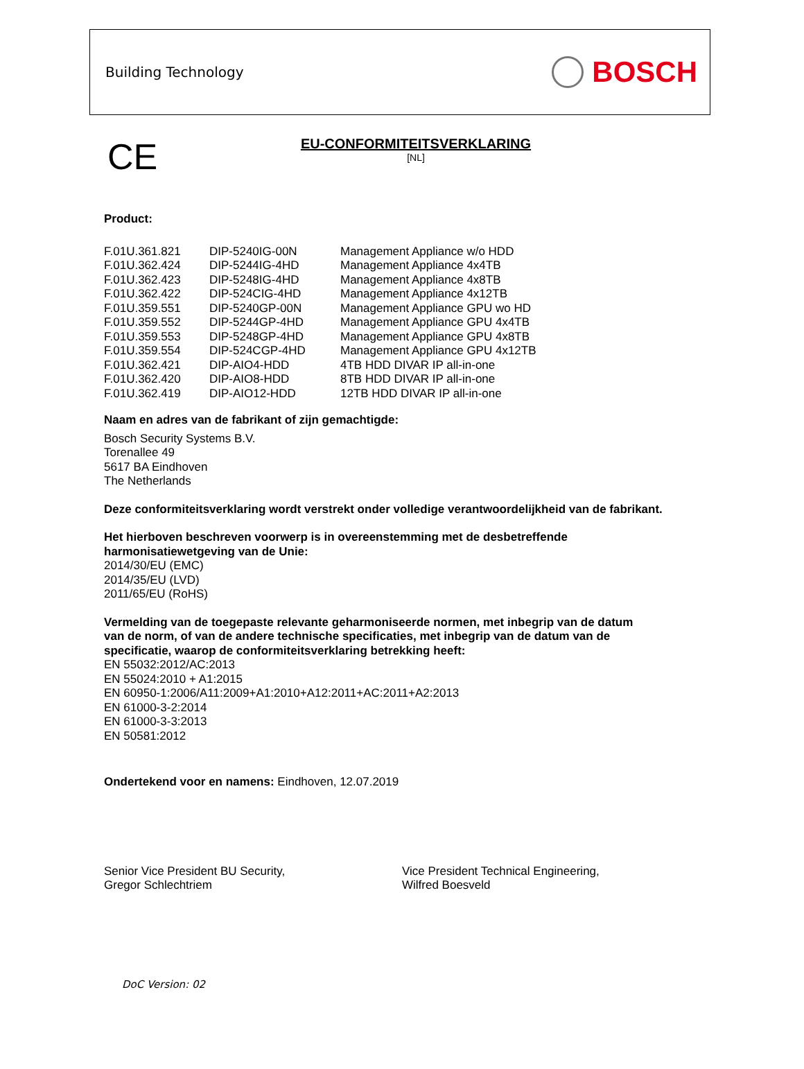Building Technology
BOSCH
CE
EU-CONFORMITEITSVERKLARING
[NL]
Product:
| F.01U.361.821 | DIP-5240IG-00N | Management Appliance w/o HDD |
| F.01U.362.424 | DIP-5244IG-4HD | Management Appliance 4x4TB |
| F.01U.362.423 | DIP-5248IG-4HD | Management Appliance 4x8TB |
| F.01U.362.422 | DIP-524CIG-4HD | Management Appliance 4x12TB |
| F.01U.359.551 | DIP-5240GP-00N | Management Appliance GPU wo HD |
| F.01U.359.552 | DIP-5244GP-4HD | Management Appliance GPU 4x4TB |
| F.01U.359.553 | DIP-5248GP-4HD | Management Appliance GPU 4x8TB |
| F.01U.359.554 | DIP-524CGP-4HD | Management Appliance GPU 4x12TB |
| F.01U.362.421 | DIP-AIO4-HDD | 4TB HDD DIVAR IP all-in-one |
| F.01U.362.420 | DIP-AIO8-HDD | 8TB HDD DIVAR IP all-in-one |
| F.01U.362.419 | DIP-AIO12-HDD | 12TB HDD DIVAR IP all-in-one |
Naam en adres van de fabrikant of zijn gemachtigde:
Bosch Security Systems B.V.
Torenallee 49
5617 BA Eindhoven
The Netherlands
Deze conformiteitsverklaring wordt verstrekt onder volledige verantwoordelijkheid van de fabrikant.
Het hierboven beschreven voorwerp is in overeenstemming met de desbetreffende
harmonisatiewetgeving van de Unie:
2014/30/EU (EMC)
2014/35/EU (LVD)
2011/65/EU (RoHS)
Vermelding van de toegepaste relevante geharmoniseerde normen, met inbegrip van de datum
van de norm, of van de andere technische specificaties, met inbegrip van de datum van de
specificatie, waarop de conformiteitsverklaring betrekking heeft:
EN 55032:2012/AC:2013
EN 55024:2010 + A1:2015
EN 60950-1:2006/A11:2009+A1:2010+A12:2011+AC:2011+A2:2013
EN 61000-3-2:2014
EN 61000-3-3:2013
EN 50581:2012
Ondertekend voor en namens: Eindhoven, 12.07.2019
Senior Vice President BU Security,
Gregor Schlechtriem
Vice President Technical Engineering,
Wilfred Boesveld
DoC Version: 02